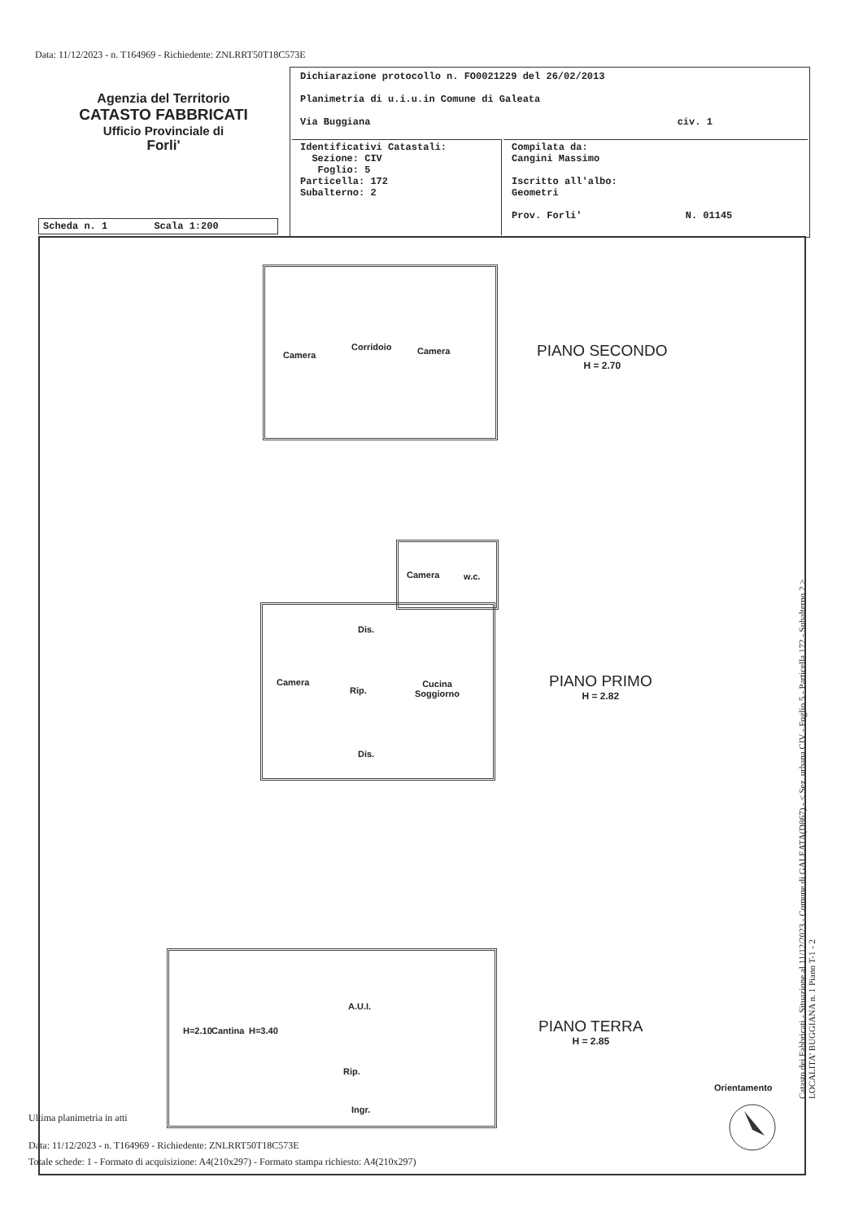Data: 11/12/2023 - n. T164969 - Richiedente: ZNLRRT50T18C573E
Agenzia del Territorio
CATASTO FABBRICATI
Ufficio Provinciale di
Forli'
| Dichiarazione protocollo n. FO0021229 del 26/02/2013 Planimetria di u.i.u.in Comune di Galeata Via Buggiana civ. 1 | |
| Identificativi Catastali: Sezione: CIV Foglio: 5 Particella: 172 Subalterno: 2 | Compilata da: Cangini Massimo Iscritto all'albo: Geometri Prov. Forli' N. 01145 |
Scheda n. 1 Scala 1:200
Camera
Corridoio Camera
PIANO SECONDO
H = 2.70
Camera w.c.
Dis.
Camera
Rip.
Cucina
Soggiorno
Dis.
PIANO PRIMO
H = 2.82
H=2.10 Cantina H=3.40
A.U.I.
Rip.
Ingr.
PIANO TERRA
H = 2.85
Orientamento
Ultima planimetria in atti
Data: 11/12/2023 - n. T164969 - Richiedente: ZNLRRT50T18C573E
Totale schede: 1 - Formato di acquisizione: A4(210x297) - Formato stampa richiesto: A4(210x297)
Catasto dei Fabbricati - Situazione al 11/12/2023 - Comune di GALEATA(D867) - < Sez. urbana CIV - Foglio 5 - Particella 172 - Subalterno 2 >
LOCALITA' BUGGIANA n. 1 Piano T-1 - 2